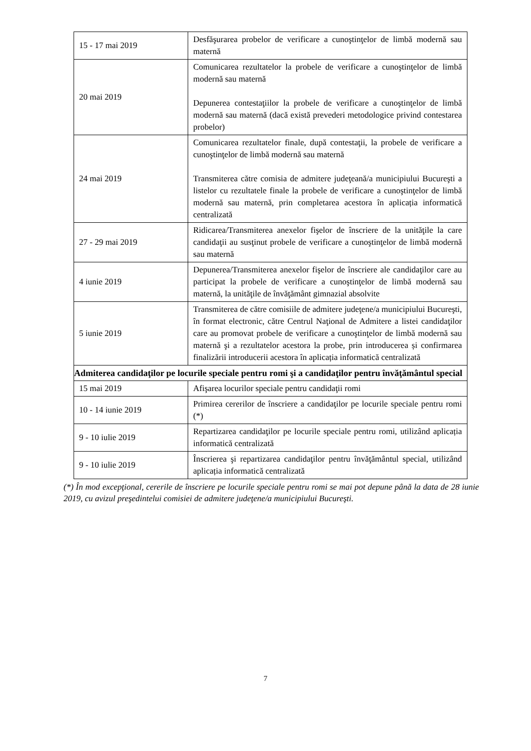| 15 - 17 mai 2019 | Desfăşurarea probelor de verificare a cunoştinţelor de limbă modernă sau maternă |
| 20 mai 2019 | Comunicarea rezultatelor la probele de verificare a cunoştinţelor de limbă modernă sau maternă Depunerea contestaţiilor la probele de verificare a cunoştinţelor de limbă modernă sau maternă (dacă există prevederi metodologice privind contestarea probelor) |
| 24 mai 2019 | Comunicarea rezultatelor finale, după contestaţii, la probele de verificare a cunoştinţelor de limbă modernă sau maternă Transmiterea către comisia de admitere judeţeană/a municipiului Bucureşti a listelor cu rezultatele finale la probele de verificare a cunoştinţelor de limbă modernă sau maternă, prin completarea acestora în aplicația informatică centralizată |
| 27 - 29 mai 2019 | Ridicarea/Transmiterea anexelor fişelor de înscriere de la unităţile la care candidaţii au susţinut probele de verificare a cunoştinţelor de limbă modernă sau maternă |
| 4 iunie 2019 | Depunerea/Transmiterea anexelor fişelor de înscriere ale candidaţilor care au participat la probele de verificare a cunoştinţelor de limbă modernă sau maternă, la unităţile de învăţământ gimnazial absolvite |
| 5 iunie 2019 | Transmiterea de către comisiile de admitere judeţene/a municipiului Bucureşti, în format electronic, către Centrul Naţional de Admitere a listei candidaţilor care au promovat probele de verificare a cunoştinţelor de limbă modernă sau maternă şi a rezultatelor acestora la probe, prin introducerea și confirmarea finalizării introducerii acestora în aplicația informatică centralizată |
| Admiterea candidaţilor pe locurile speciale pentru romi şi a candidaţilor pentru învăţământul special | |
| 15 mai 2019 | Afişarea locurilor speciale pentru candidaţii romi |
| 10 - 14 iunie 2019 | Primirea cererilor de înscriere a candidaţilor pe locurile speciale pentru romi (*) |
| 9 - 10 iulie 2019 | Repartizarea candidaţilor pe locurile speciale pentru romi, utilizând aplicația informatică centralizată |
| 9 - 10 iulie 2019 | Înscrierea şi repartizarea candidaţilor pentru învăţământul special, utilizând aplicația informatică centralizată |
(*) În mod excepţional, cererile de înscriere pe locurile speciale pentru romi se mai pot depune până la data de 28 iunie 2019, cu avizul preşedintelui comisiei de admitere judeţene/a municipiului Bucureşti.
7